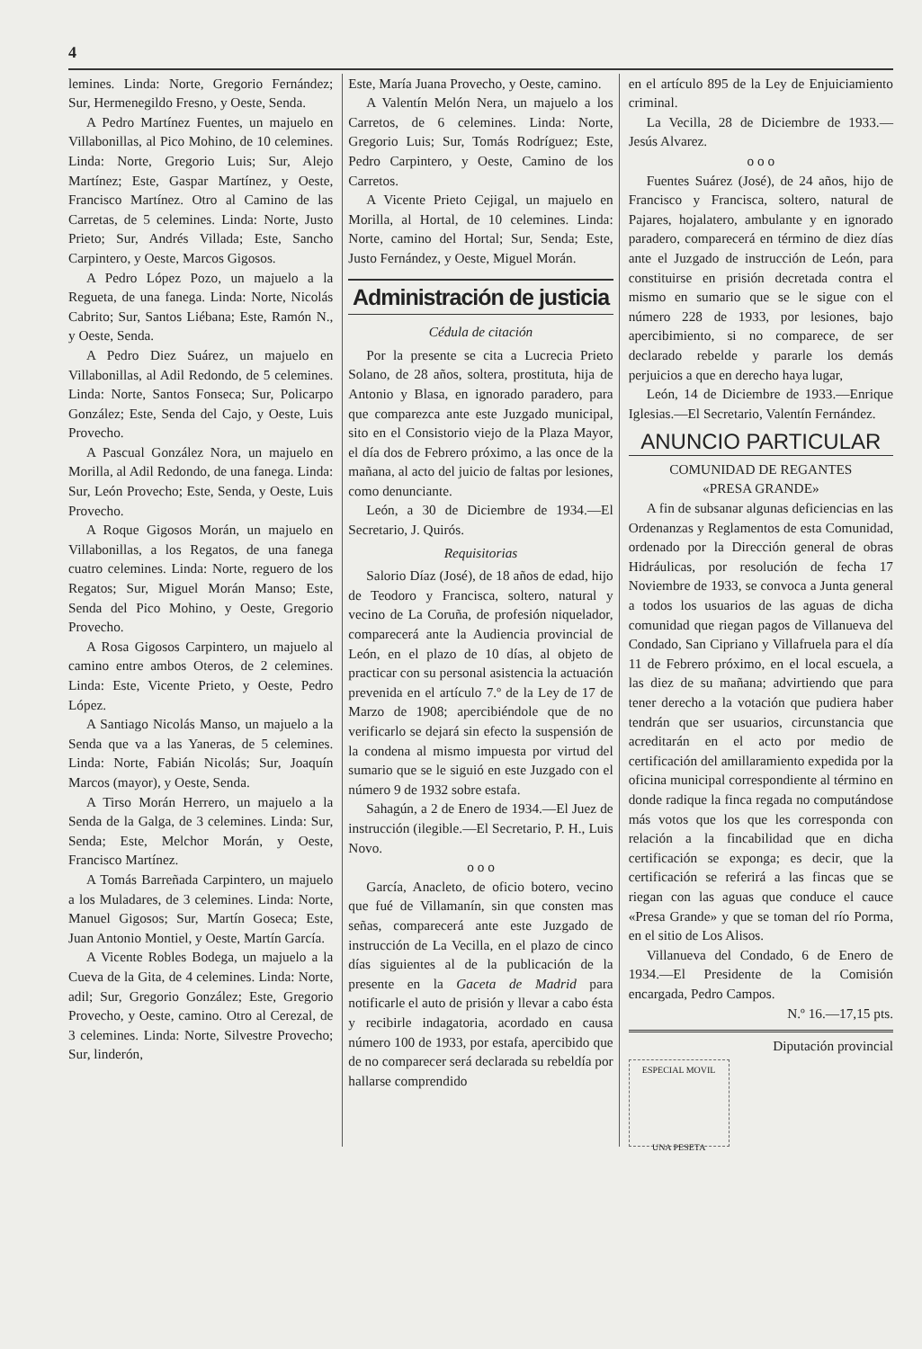4
lemines. Linda: Norte, Gregorio Fernández; Sur, Hermenegildo Fresno, y Oeste, Senda.
A Pedro Martínez Fuentes, un majuelo en Villabonillas, al Pico Mohino, de 10 celemines. Linda: Norte, Gregorio Luis; Sur, Alejo Martínez; Este, Gaspar Martínez, y Oeste, Francisco Martínez. Otro al Camino de las Carretas, de 5 celemines. Linda: Norte, Justo Prieto; Sur, Andrés Villada; Este, Sancho Carpintero, y Oeste, Marcos Gigosos.
A Pedro López Pozo, un majuelo a la Regueta, de una fanega. Linda: Norte, Nicolás Cabrito; Sur, Santos Liébana; Este, Ramón N., y Oeste, Senda.
A Pedro Diez Suárez, un majuelo en Villabonillas, al Adil Redondo, de 5 celemines. Linda: Norte, Santos Fonseca; Sur, Policarpo González; Este, Senda del Cajo, y Oeste, Luis Provecho.
A Pascual González Nora, un majuelo en Morilla, al Adil Redondo, de una fanega. Linda: Sur, León Provecho; Este, Senda, y Oeste, Luis Provecho.
A Roque Gigosos Morán, un majuelo en Villabonillas, a los Regatos, de una fanega cuatro celemines. Linda: Norte, reguero de los Regatos; Sur, Miguel Morán Manso; Este, Senda del Pico Mohino, y Oeste, Gregorio Provecho.
A Rosa Gigosos Carpintero, un majuelo al camino entre ambos Oteros, de 2 celemines. Linda: Este, Vicente Prieto, y Oeste, Pedro López.
A Santiago Nicolás Manso, un majuelo a la Senda que va a las Yaneras, de 5 celemines. Linda: Norte, Fabián Nicolás; Sur, Joaquín Marcos (mayor), y Oeste, Senda.
A Tirso Morán Herrero, un majuelo a la Senda de la Galga, de 3 celemines. Linda: Sur, Senda; Este, Melchor Morán, y Oeste, Francisco Martínez.
A Tomás Barreñada Carpintero, un majuelo a los Muladares, de 3 celemines. Linda: Norte, Manuel Gigosos; Sur, Martín Goseca; Este, Juan Antonio Montiel, y Oeste, Martín García.
A Vicente Robles Bodega, un majuelo a la Cueva de la Gita, de 4 celemines. Linda: Norte, adil; Sur, Gregorio González; Este, Gregorio Provecho, y Oeste, camino. Otro al Cerezal, de 3 celemines. Linda: Norte, Silvestre Provecho; Sur, linderón,
Este, María Juana Provecho, y Oeste, camino.
A Valentín Melón Nera, un majuelo a los Carretos, de 6 celemines. Linda: Norte, Gregorio Luis; Sur, Tomás Rodríguez; Este, Pedro Carpintero, y Oeste, Camino de los Carretos.
A Vicente Prieto Cejigal, un majuelo en Morilla, al Hortal, de 10 celemines. Linda: Norte, camino del Hortal; Sur, Senda; Este, Justo Fernández, y Oeste, Miguel Morán.
Administración de justicia
Cédula de citación
Por la presente se cita a Lucrecia Prieto Solano, de 28 años, soltera, prostituta, hija de Antonio y Blasa, en ignorado paradero, para que comparezca ante este Juzgado municipal, sito en el Consistorio viejo de la Plaza Mayor, el día dos de Febrero próximo, a las once de la mañana, al acto del juicio de faltas por lesiones, como denunciante.
León, a 30 de Diciembre de 1934.—El Secretario, J. Quirós.
Requisitorias
Salorio Díaz (José), de 18 años de edad, hijo de Teodoro y Francisca, soltero, natural y vecino de La Coruña, de profesión niquelador, comparecerá ante la Audiencia provincial de León, en el plazo de 10 días, al objeto de practicar con su personal asistencia la actuación prevenida en el artículo 7.º de la Ley de 17 de Marzo de 1908; apercibiéndole que de no verificarlo se dejará sin efecto la suspensión de la condena al mismo impuesta por virtud del sumario que se le siguió en este Juzgado con el número 9 de 1932 sobre estafa.
Sahagún, a 2 de Enero de 1934.—El Juez de instrucción (ilegible.—El Secretario, P. H., Luis Novo.
o o o
García, Anacleto, de oficio botero, vecino que fué de Villamanín, sin que consten mas señas, comparecerá ante este Juzgado de instrucción de La Vecilla, en el plazo de cinco días siguientes al de la publicación de la presente en la Gaceta de Madrid para notificarle el auto de prisión y llevar a cabo ésta y recibirle indagatoria, acordado en causa número 100 de 1933, por estafa, apercibido que de no comparecer será declarada su rebeldía por hallarse comprendido
en el artículo 895 de la Ley de Enjuiciamiento criminal.
La Vecilla, 28 de Diciembre de 1933.—Jesús Alvarez.
o o o
Fuentes Suárez (José), de 24 años, hijo de Francisco y Francisca, soltero, natural de Pajares, hojalatero, ambulante y en ignorado paradero, comparecerá en término de diez días ante el Juzgado de instrucción de León, para constituirse en prisión decretada contra el mismo en sumario que se le sigue con el número 228 de 1933, por lesiones, bajo apercibimiento, si no comparece, de ser declarado rebelde y pararle los demás perjuicios a que en derecho haya lugar,
León, 14 de Diciembre de 1933.—Enrique Iglesias.—El Secretario, Valentín Fernández.
ANUNCIO PARTICULAR
COMUNIDAD DE REGANTES
«PRESA GRANDE»
A fin de subsanar algunas deficiencias en las Ordenanzas y Reglamentos de esta Comunidad, ordenado por la Dirección general de obras Hidráulicas, por resolución de fecha 17 Noviembre de 1933, se convoca a Junta general a todos los usuarios de las aguas de dicha comunidad que riegan pagos de Villanueva del Condado, San Cipriano y Villafruela para el día 11 de Febrero próximo, en el local escuela, a las diez de su mañana; advirtiendo que para tener derecho a la votación que pudiera haber tendrán que ser usuarios, circunstancia que acreditarán en el acto por medio de certificación del amillaramiento expedida por la oficina municipal correspondiente al término en donde radique la finca regada no computándose más votos que los que les corresponda con relación a la fincabilidad que en dicha certificación se exponga; es decir, que la certificación se referirá a las fincas que se riegan con las aguas que conduce el cauce «Presa Grande» y que se toman del río Porma, en el sitio de Los Alisos.
Villanueva del Condado, 6 de Enero de 1934.—El Presidente de la Comisión encargada, Pedro Campos.
N.º 16.—17,15 pts.
Diputación provincial
ESPECIAL MOVIL
UNA PESETA